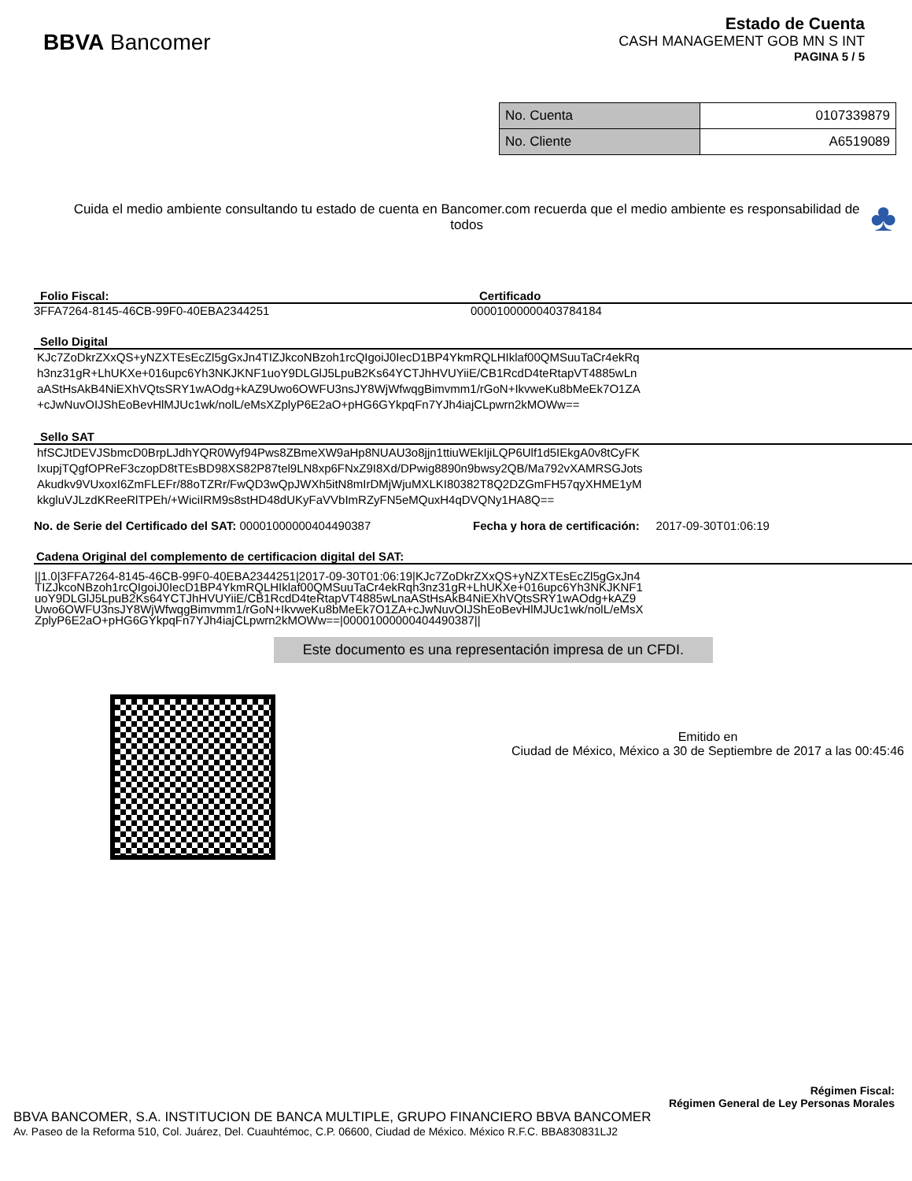BBVA Bancomer
Estado de Cuenta
CASH MANAGEMENT GOB MN S INT
PAGINA 5 / 5
| No. Cuenta | 0107339879 |
| No. Cliente | A6519089 |
Cuida el medio ambiente consultando tu estado de cuenta en Bancomer.com recuerda que el medio ambiente es responsabilidad de todos
♣
Folio Fiscal: Certificado
3FFA7264-8145-46CB-99F0-40EBA2344251 00001000000403784184
Sello Digital
KJc7ZoDkrZXxQS+yNZXTEsEcZl5gGxJn4TIZJkcoNBzoh1rcQIgoiJ0IecD1BP4YkmRQLHIklaf00QMSuuTaCr4ekRq
h3nz31gR+LhUKXe+016upc6Yh3NKJKNF1uoY9DLGlJ5LpuB2Ks64YCTJhHVUYiiE/CB1RcdD4teRtapVT4885wLn
aAStHsAkB4NiEXhVQtsSRY1wAOdg+kAZ9Uwo6OWFU3nsJY8WjWfwqgBimvmm1/rGoN+IkvweKu8bMeEk7O1ZA
+cJwNuvOIJShEoBevHlMJUc1wk/nolL/eMsXZplyP6E2aO+pHG6GYkpqFn7YJh4iajCLpwrn2kMOWw==
Sello SAT
hfSCJtDEVJSbmcD0BrpLJdhYQR0Wyf94Pws8ZBmeXW9aHp8NUAU3o8jjn1ttiuWEkIjiLQP6Ulf1d5IEkgA0v8tCyFK
IxupjTQgfOPReF3czopD8tTEsBD98XS82P87tel9LN8xp6FNxZ9I8Xd/DPwig8890n9bwsy2QB/Ma792vXAMRSGJots
Akudkv9VUxoxI6ZmFLEFr/88oTZRr/FwQD3wQpJWXh5itN8mIrDMjWjuMXLKI80382T8Q2DZGmFH57qyXHME1yM
kkgluVJLzdKReeRlTPEh/+WiciIRM9s8stHD48dUKyFaVVbImRZyFN5eMQuxH4qDVQNy1HA8Q==
No. de Serie del Certificado del SAT: 00001000000404490387 Fecha y hora de certificación: 2017-09-30T01:06:19
Cadena Original del complemento de certificacion digital del SAT:
||1.0|3FFA7264-8145-46CB-99F0-40EBA2344251|2017-09-30T01:06:19|KJc7ZoDkrZXxQS+yNZXTEsEcZl5gGxJn4
TIZJkcoNBzoh1rcQIgoiJ0IecD1BP4YkmRQLHIklaf00QMSuuTaCr4ekRqh3nz31gR+LhUKXe+016upc6Yh3NKJKNF1
uoY9DLGlJ5LpuB2Ks64YCTJhHVUYiiE/CB1RcdD4teRtapVT4885wLnaAStHsAkB4NiEXhVQtsSRY1wAOdg+kAZ9
Uwo6OWFU3nsJY8WjWfwqgBimvmm1/rGoN+IkvweKu8bMeEk7O1ZA+cJwNuvOIJShEoBevHlMJUc1wk/nolL/eMsX
ZplyP6E2aO+pHG6GYkpqFn7YJh4iajCLpwrn2kMOWw==|00001000000404490387||
Este documento es una representación impresa de un CFDI.
Emitido en
Ciudad de México, México a 30 de Septiembre de 2017 a las 00:45:46
Régimen Fiscal:
Régimen General de Ley Personas Morales
BBVA BANCOMER, S.A. INSTITUCION DE BANCA MULTIPLE, GRUPO FINANCIERO BBVA BANCOMER
Av. Paseo de la Reforma 510, Col. Juárez, Del. Cuauhtémoc, C.P. 06600, Ciudad de México. México R.F.C. BBA830831LJ2